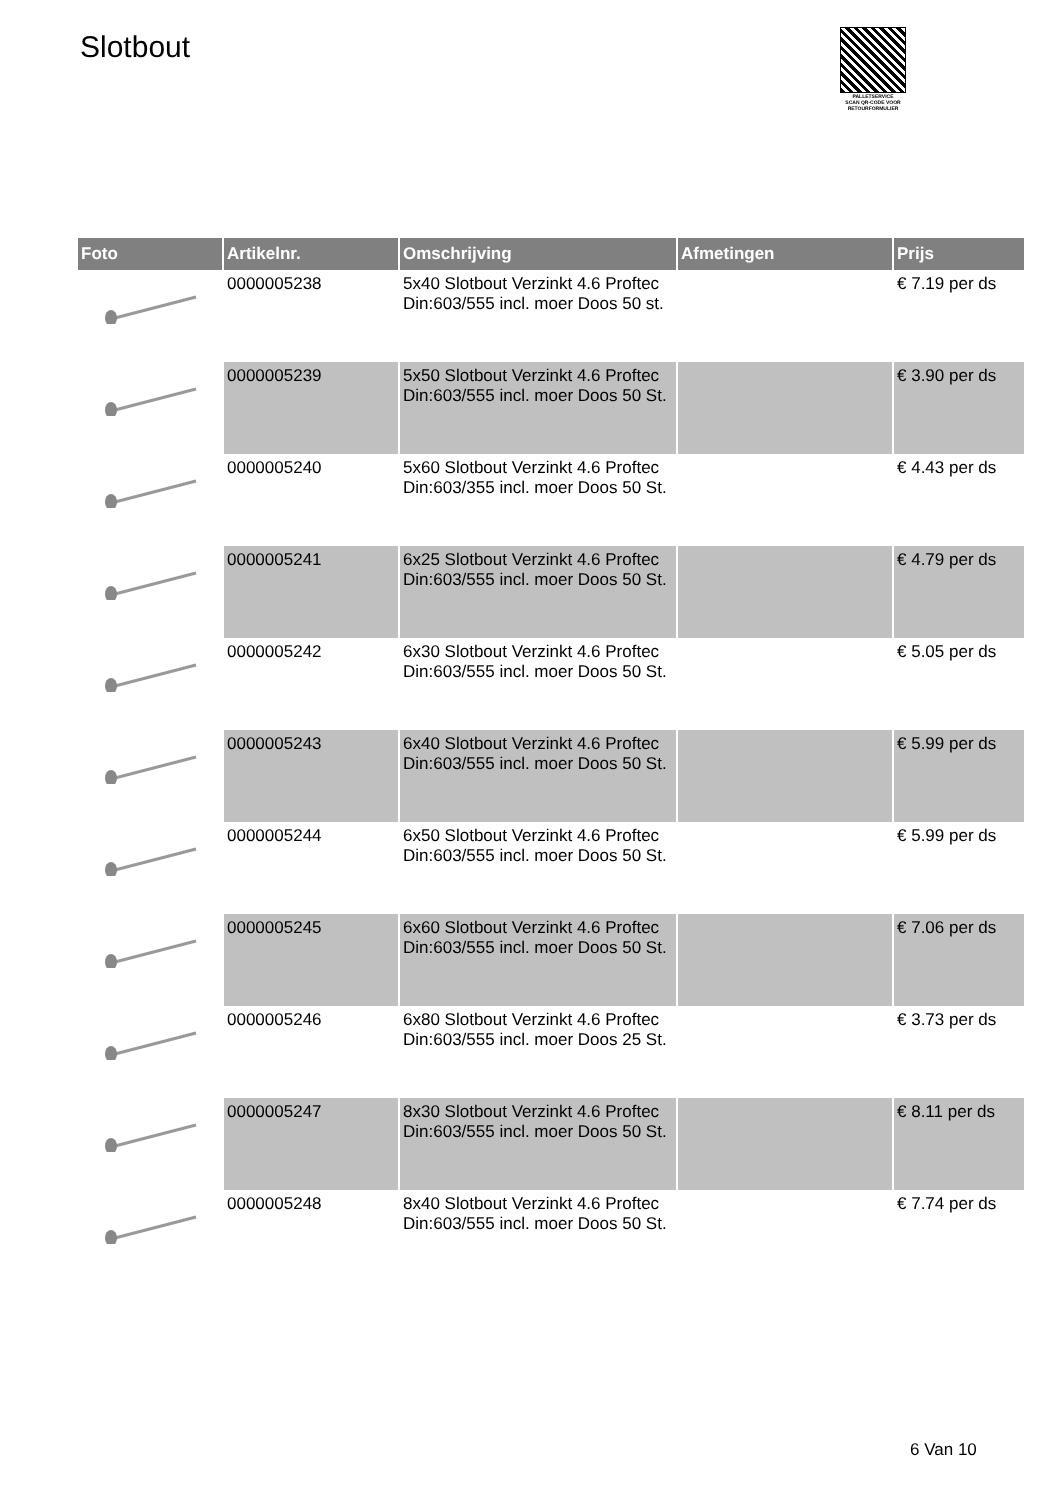Slotbout
PALLETSERVICE
SCAN QR-CODE VOOR RETOURFORMULIER
| Foto | Artikelnr. | Omschrijving | Afmetingen | Prijs |
| --- | --- | --- | --- | --- |
| | 0000005238 | 5x40 Slotbout Verzinkt 4.6 Proftec Din:603/555 incl. moer Doos 50 st. | | € 7.19 per ds |
| | 0000005239 | 5x50 Slotbout Verzinkt 4.6 Proftec Din:603/555 incl. moer Doos 50 St. | | € 3.90 per ds |
| | 0000005240 | 5x60 Slotbout Verzinkt 4.6 Proftec Din:603/355 incl. moer Doos 50 St. | | € 4.43 per ds |
| | 0000005241 | 6x25 Slotbout Verzinkt 4.6 Proftec Din:603/555 incl. moer Doos 50 St. | | € 4.79 per ds |
| | 0000005242 | 6x30 Slotbout Verzinkt 4.6 Proftec Din:603/555 incl. moer Doos 50 St. | | € 5.05 per ds |
| | 0000005243 | 6x40 Slotbout Verzinkt 4.6 Proftec Din:603/555 incl. moer Doos 50 St. | | € 5.99 per ds |
| | 0000005244 | 6x50 Slotbout Verzinkt 4.6 Proftec Din:603/555 incl. moer Doos 50 St. | | € 5.99 per ds |
| | 0000005245 | 6x60 Slotbout Verzinkt 4.6 Proftec Din:603/555 incl. moer Doos 50 St. | | € 7.06 per ds |
| | 0000005246 | 6x80 Slotbout Verzinkt 4.6 Proftec Din:603/555 incl. moer Doos 25 St. | | € 3.73 per ds |
| | 0000005247 | 8x30 Slotbout Verzinkt 4.6 Proftec Din:603/555 incl. moer Doos 50 St. | | € 8.11 per ds |
| | 0000005248 | 8x40 Slotbout Verzinkt 4.6 Proftec Din:603/555 incl. moer Doos 50 St. | | € 7.74 per ds |
6 Van 10